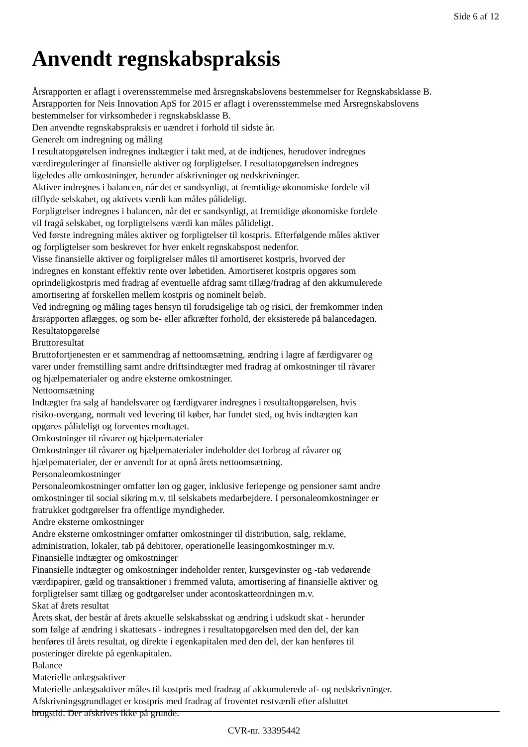Side 6 af 12
Anvendt regnskabspraksis
Årsrapporten er aflagt i overensstemmelse med årsregnskabslovens bestemmelser for Regnskabsklasse B.
Årsrapporten for Neis Innovation ApS for 2015 er aflagt i overensstemmelse med Årsregnskabslovens
bestemmelser for virksomheder i regnskabsklasse B.
Den anvendte regnskabspraksis er uændret i forhold til sidste år.
Generelt om indregning og måling
I resultatopgørelsen indregnes indtægter i takt med, at de indtjenes, herudover indregnes
værdireguleringer af finansielle aktiver og forpligtelser. I resultatopgørelsen indregnes
ligeledes alle omkostninger, herunder afskrivninger og nedskrivninger.
Aktiver indregnes i balancen, når det er sandsynligt, at fremtidige økonomiske fordele vil
tilflyde selskabet, og aktivets værdi kan måles pålideligt.
Forpligtelser indregnes i balancen, når det er sandsynligt, at fremtidige økonomiske fordele
vil fragå selskabet, og forpligtelsens værdi kan måles pålideligt.
Ved første indregning måles aktiver og forpligtelser til kostpris. Efterfølgende måles aktiver
og forpligtelser som beskrevet for hver enkelt regnskabspost nedenfor.
Visse finansielle aktiver og forpligtelser måles til amortiseret kostpris, hvorved der
indregnes en konstant effektiv rente over løbetiden. Amortiseret kostpris opgøres som
oprindeligkostpris med fradrag af eventuelle afdrag samt tillæg/fradrag af den akkumulerede
amortisering af forskellen mellem kostpris og nominelt beløb.
Ved indregning og måling tages hensyn til forudsigelige tab og risici, der fremkommer inden
årsrapporten aflægges, og som be- eller afkræfter forhold, der eksisterede på balancedagen.
Resultatopgørelse
Bruttoresultat
Bruttofortjenesten er et sammendrag af nettoomsætning, ændring i lagre af færdigvarer og
varer under fremstilling samt andre driftsindtægter med fradrag af omkostninger til råvarer
og hjælpematerialer og andre eksterne omkostninger.
Nettoomsætning
Indtægter fra salg af handelsvarer og færdigvarer indregnes i resultaltopgørelsen, hvis
risiko-overgang, normalt ved levering til køber, har fundet sted, og hvis indtægten kan
opgøres pålideligt og forventes modtaget.
Omkostninger til råvarer og hjælpematerialer
Omkostninger til råvarer og hjælpematerialer indeholder det forbrug af råvarer og
hjælpematerialer, der er anvendt for at opnå årets nettoomsætning.
Personaleomkostninger
Personaleomkostninger omfatter løn og gager, inklusive feriepenge og pensioner samt andre
omkostninger til social sikring m.v. til selskabets medarbejdere. I personaleomkostninger er
fratrukket godtgørelser fra offentlige myndigheder.
Andre eksterne omkostninger
Andre eksterne omkostninger omfatter omkostninger til distribution, salg, reklame,
administration, lokaler, tab på debitorer, operationelle leasingomkostninger m.v.
Finansielle indtægter og omkostninger
Finansielle indtægter og omkostninger indeholder renter, kursgevinster og -tab vedørende
værdipapirer, gæld og transaktioner i fremmed valuta, amortisering af finansielle aktiver og
forpligtelser samt tillæg og godtgørelser under acontoskatteordningen m.v.
Skat af årets resultat
Årets skat, der består af årets aktuelle selskabsskat og ændring i udskudt skat - herunder
som følge af ændring i skattesats - indregnes i resultatopgørelsen med den del, der kan
henføres til årets resultat, og direkte i egenkapitalen med den del, der kan henføres til
posteringer direkte på egenkapitalen.
Balance
Materielle anlægsaktiver
Materielle anlægsaktiver måles til kostpris med fradrag af akkumulerede af- og nedskrivninger.
Afskrivningsgrundlaget er kostpris med fradrag af froventet restværdi efter afsluttet
brugstid. Der afskrives ikke på grunde.
CVR-nr. 33395442